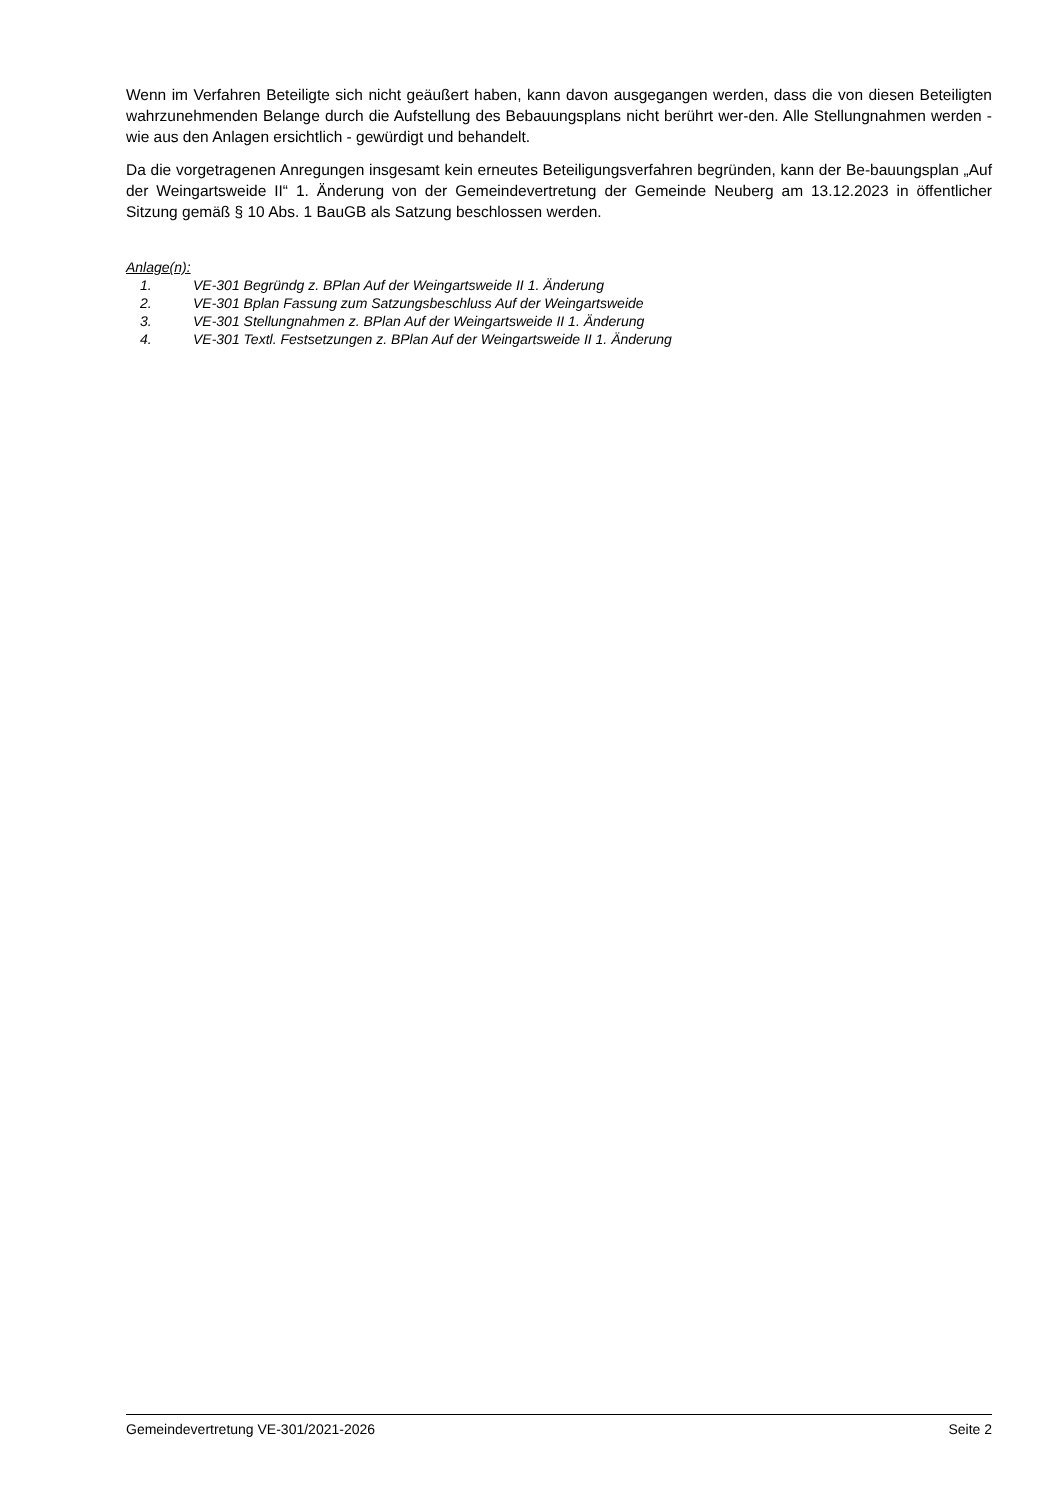Wenn im Verfahren Beteiligte sich nicht geäußert haben, kann davon ausgegangen werden, dass die von diesen Beteiligten wahrzunehmenden Belange durch die Aufstellung des Bebauungsplans nicht berührt wer-den. Alle Stellungnahmen werden - wie aus den Anlagen ersichtlich - gewürdigt und behandelt.
Da die vorgetragenen Anregungen insgesamt kein erneutes Beteiligungsverfahren begründen, kann der Be-bauungsplan „Auf der Weingartsweide II“ 1. Änderung von der Gemeindevertretung der Gemeinde Neuberg am 13.12.2023 in öffentlicher Sitzung gemäß § 10 Abs. 1 BauGB als Satzung beschlossen werden.
Anlage(n):
1. VE-301 Begründg z. BPlan Auf der Weingartsweide II 1. Änderung
2. VE-301 Bplan Fassung zum Satzungsbeschluss Auf der Weingartsweide
3. VE-301 Stellungnahmen z. BPlan Auf der Weingartsweide II 1. Änderung
4. VE-301 Textl. Festsetzungen z. BPlan Auf der Weingartsweide II 1. Änderung
Gemeindevertretung VE-301/2021-2026 Seite 2